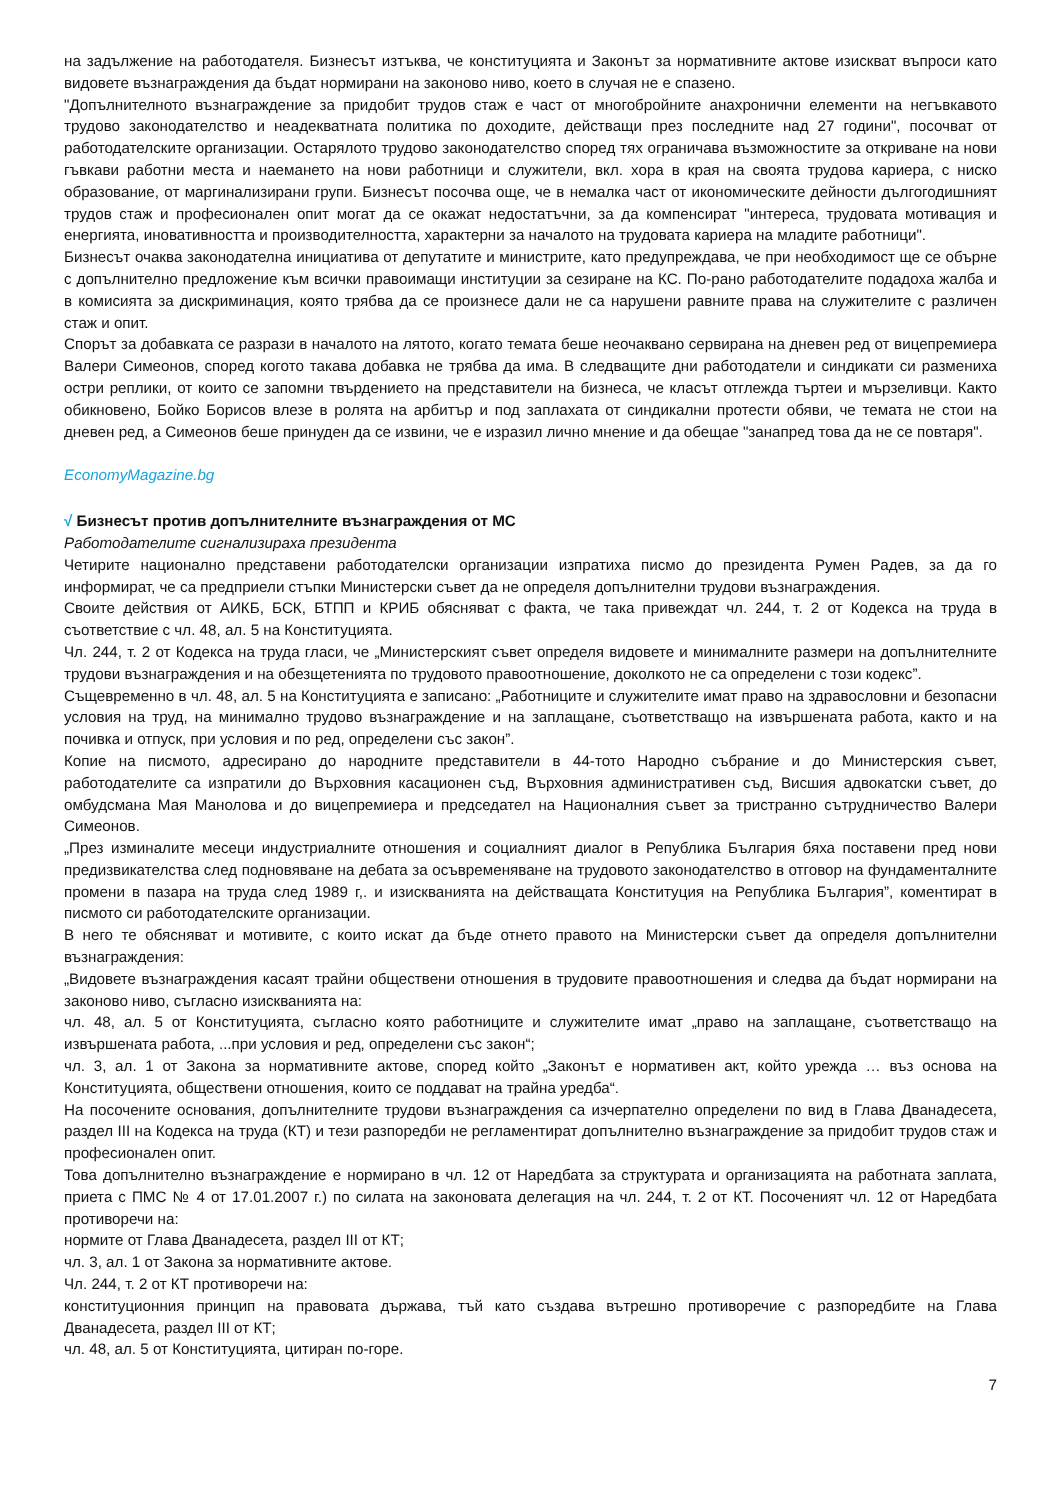на задължение на работодателя. Бизнесът изтъква, че конституцията и Законът за нормативните актове изискват въпроси като видовете възнаграждения да бъдат нормирани на законово ниво, което в случая не е спазено.
"Допълнителното възнаграждение за придобит трудов стаж е част от многобройните анахронични елементи на негъвкавото трудово законодателство и неадекватната политика по доходите, действащи през последните над 27 години", посочват от работодателските организации. Остарялото трудово законодателство според тях ограничава възможностите за откриване на нови гъвкави работни места и наемането на нови работници и служители, вкл. хора в края на своята трудова кариера, с ниско образование, от маргинализирани групи. Бизнесът посочва още, че в немалка част от икономическите дейности дългогодишният трудов стаж и професионален опит могат да се окажат недостатъчни, за да компенсират "интереса, трудовата мотивация и енергията, иновативността и производителността, характерни за началото на трудовата кариера на младите работници".
Бизнесът очаква законодателна инициатива от депутатите и министрите, като предупреждава, че при необходимост ще се обърне с допълнително предложение към всички правоимащи институции за сезиране на КС. По-рано работодателите подадоха жалба и в комисията за дискриминация, която трябва да се произнесе дали не са нарушени равните права на служителите с различен стаж и опит.
Спорът за добавката се разрази в началото на лятото, когато темата беше неочаквано сервирана на дневен ред от вицепремиера Валери Симеонов, според когото такава добавка не трябва да има. В следващите дни работодатели и синдикати си размениха остри реплики, от които се запомни твърдението на представители на бизнеса, че класът отглежда търтеи и мързеливци. Както обикновено, Бойко Борисов влезе в ролята на арбитър и под заплахата от синдикални протести обяви, че темата не стои на дневен ред, а Симеонов беше принуден да се извини, че е изразил лично мнение и да обещае "занапред това да не се повтаря".
EconomyMagazine.bg
√ Бизнесът против допълнителните възнаграждения от МС
Работодателите сигнализираха президента
Четирите национално представени работодателски организации изпратиха писмо до президента Румен Радев, за да го информират, че са предприели стъпки Министерски съвет да не определя допълнителни трудови възнаграждения.
Своите действия от АИКБ, БСК, БТПП и КРИБ обясняват с факта, че така привеждат чл. 244, т. 2 от Кодекса на труда в съответствие с чл. 48, ал. 5 на Конституцията.
Чл. 244, т. 2 от Кодекса на труда гласи, че „Министерският съвет определя видовете и минималните размери на допълнителните трудови възнаграждения и на обезщетенията по трудовото правоотношение, доколкото не са определени с този кодекс”.
Същевременно в чл. 48, ал. 5 на Конституцията е записано: „Работниците и служителите имат право на здравословни и безопасни условия на труд, на минимално трудово възнаграждение и на заплащане, съответстващо на извършената работа, както и на почивка и отпуск, при условия и по ред, определени със закон”.
Копие на писмото, адресирано до народните представители в 44-тото Народно събрание и до Министерския съвет, работодателите са изпратили до Върховния касационен съд, Върховния административен съд, Висшия адвокатски съвет, до омбудсмана Мая Манолова и до вицепремиера и председател на Националния съвет за тристранно сътрудничество Валери Симеонов.
„През изминалите месеци индустриалните отношения и социалният диалог в Република България бяха поставени пред нови предизвикателства след подновяване на дебата за осъвременяване на трудовото законодателство в отговор на фундаменталните промени в пазара на труда след 1989 г,. и изискванията на действащата Конституция на Република България”, коментират в писмото си работодателските организации.
В него те обясняват и мотивите, с които искат да бъде отнето правото на Министерски съвет да определя допълнителни възнаграждения:
„Видовете възнаграждения касаят трайни обществени отношения в трудовите правоотношения и следва да бъдат нормирани на законово ниво, съгласно изискванията на:
чл. 48, ал. 5 от Конституцията, съгласно която работниците и служителите имат „право на заплащане, съответстващо на извършената работа, ...при условия и ред, определени със закон“;
чл. 3, ал. 1 от Закона за нормативните актове, според който „Законът е нормативен акт, който урежда … въз основа на Конституцията, обществени отношения, които се поддават на трайна уредба“.
На посочените основания, допълнителните трудови възнаграждения са изчерпателно определени по вид в Глава Дванадесета, раздел III на Кодекса на труда (КТ) и тези разпоредби не регламентират допълнително възнаграждение за придобит трудов стаж и професионален опит.
Това допълнително възнаграждение е нормирано в чл. 12 от Наредбата за структурата и организацията на работната заплата, приета с ПМС № 4 от 17.01.2007 г.) по силата на законовата делегация на чл. 244, т. 2 от КТ. Посоченият чл. 12 от Наредбата противоречи на:
нормите от Глава Дванадесета, раздел III от КТ;
чл. 3, ал. 1 от Закона за нормативните актове.
Чл. 244, т. 2 от КТ противоречи на:
конституционния принцип на правовата държава, тъй като създава вътрешно противоречие с разпоредбите на Глава Дванадесета, раздел III от КТ;
чл. 48, ал. 5 от Конституцията, цитиран по-горе.
7